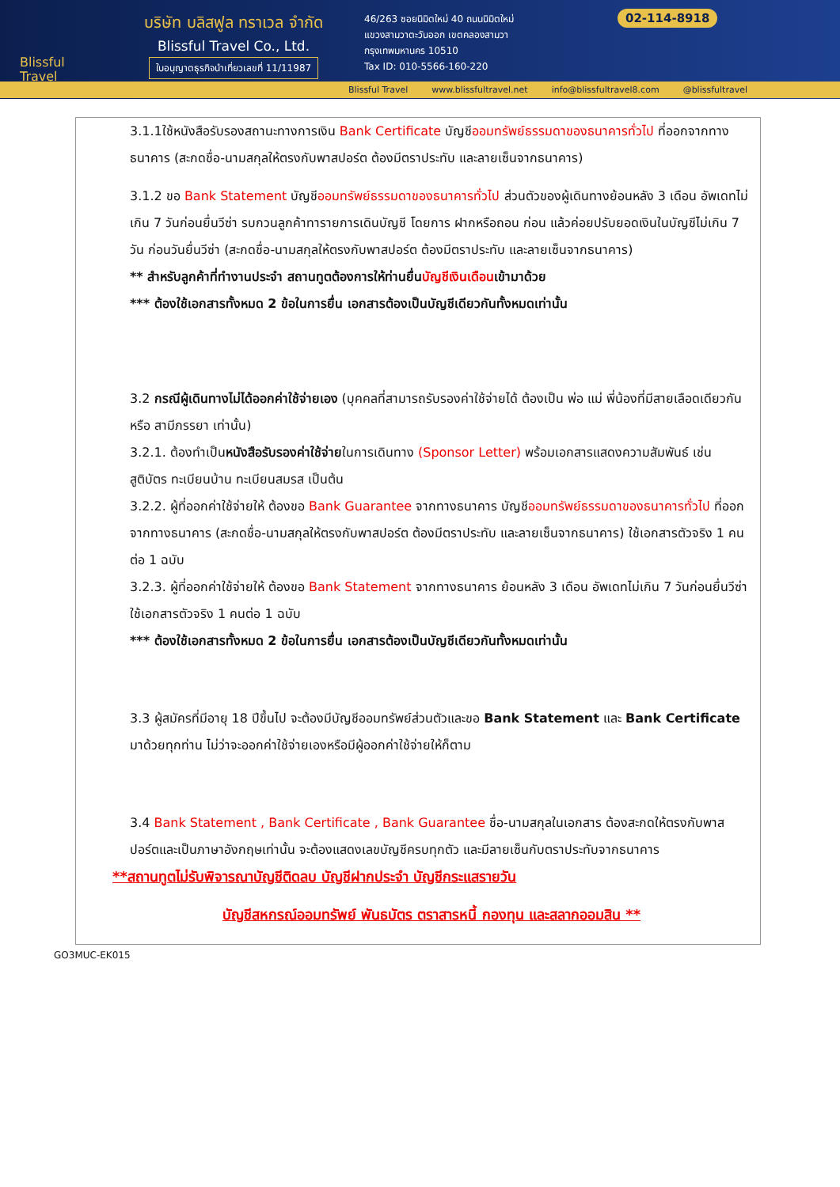Blissful
Travel
บริษัท บลิสฟูล ทราเวล จำกัด
Blissful Travel Co., Ltd.
ใบอนุญาตธุรกิจนำเที่ยวเลขที่ 11/11987
46/263 ซอยนิมิตใหม่ 40 ถนนนิมิตใหม่
แขวงสามวาตะวันออก เขตคลองสามวา
กรุงเทพมหานคร 10510
Tax ID: 010-5566-160-220
02-114-8918
Blissful Travel www.blissfultravel.net info@blissfultravel8.com @blissfultravel
3.1.1ใช้หนังสือรับรองสถานะทางการเงิน Bank Certificate บัญชีออมทรัพย์ธรรมดาของธนาคารทั่วไป ที่ออกจากทางธนาคาร (สะกดชื่อ-นามสกุลให้ตรงกับพาสปอร์ต ต้องมีตราประทับ และลายเซ็นจากธนาคาร)
3.1.2 ขอ Bank Statement บัญชีออมทรัพย์ธรรมดาของธนาคารทั่วไป ส่วนตัวของผู้เดินทางย้อนหลัง 3 เดือน อัพเดทไม่เกิน 7 วันก่อนยื่นวีซ่า รบกวนลูกค้าทารายการเดินบัญชี โดยการ ฝากหรือถอน ก่อน แล้วค่อยปรับยอดเงินในบัญชีไม่เกิน 7 วัน ก่อนวันยื่นวีซ่า (สะกดชื่อ-นามสกุลให้ตรงกับพาสปอร์ต ต้องมีตราประทับ และลายเซ็นจากธนาคาร)
** สำหรับลูกค้าที่ทำงานประจำ สถานทูตต้องการให้ท่านยื่นบัญชีเงินเดือนเข้ามาด้วย
*** ต้องใช้เอกสารทั้งหมด 2 ข้อในการยื่น เอกสารต้องเป็นบัญชีเดียวกันทั้งหมดเท่านั้น
3.2 กรณีผู้เดินทางไม่ได้ออกค่าใช้จ่ายเอง (บุคคลที่สามารถรับรองค่าใช้จ่ายได้ ต้องเป็น พ่อ แม่ พี่น้องที่มีสายเลือดเดียวกัน หรือ สามีภรรยา เท่านั้น)
3.2.1. ต้องทำเป็นหนังสือรับรองค่าใช้จ่ายในการเดินทาง (Sponsor Letter) พร้อมเอกสารแสดงความสัมพันธ์ เช่น สูติบัตร ทะเบียนบ้าน ทะเบียนสมรส เป็นต้น
3.2.2. ผู้ที่ออกค่าใช้จ่ายให้ ต้องขอ Bank Guarantee จากทางธนาคาร บัญชีออมทรัพย์ธรรมดาของธนาคารทั่วไป ที่ออกจากทางธนาคาร (สะกดชื่อ-นามสกุลให้ตรงกับพาสปอร์ต ต้องมีตราประทับ และลายเซ็นจากธนาคาร) ใช้เอกสารตัวจริง 1 คนต่อ 1 ฉบับ
3.2.3. ผู้ที่ออกค่าใช้จ่ายให้ ต้องขอ Bank Statement จากทางธนาคาร ย้อนหลัง 3 เดือน อัพเดทไม่เกิน 7 วันก่อนยื่นวีซ่า ใช้เอกสารตัวจริง 1 คนต่อ 1 ฉบับ
*** ต้องใช้เอกสารทั้งหมด 2 ข้อในการยื่น เอกสารต้องเป็นบัญชีเดียวกันทั้งหมดเท่านั้น
3.3 ผู้สมัครที่มีอายุ 18 ปีขึ้นไป จะต้องมีบัญชีออมทรัพย์ส่วนตัวและขอ Bank Statement และ Bank Certificate มาด้วยทุกท่าน ไม่ว่าจะออกค่าใช้จ่ายเองหรือมีผู้ออกค่าใช้จ่ายให้ก็ตาม
3.4 Bank Statement , Bank Certificate , Bank Guarantee ชื่อ-นามสกุลในเอกสาร ต้องสะกดให้ตรงกับพาสปอร์ตและเป็นภาษาอังกฤษเท่านั้น จะต้องแสดงเลขบัญชีครบทุกตัว และมีลายเซ็นกับตราประทับจากธนาคาร
**สถานทูตไม่รับพิจารณาบัญชีติดลบ บัญชีฝากประจำ บัญชีกระแสรายวัน
บัญชีสหกรณ์ออมทรัพย์ พันธบัตร ตราสารหนี้ กองทุน และสลากออมสิน **
GO3MUC-EK015